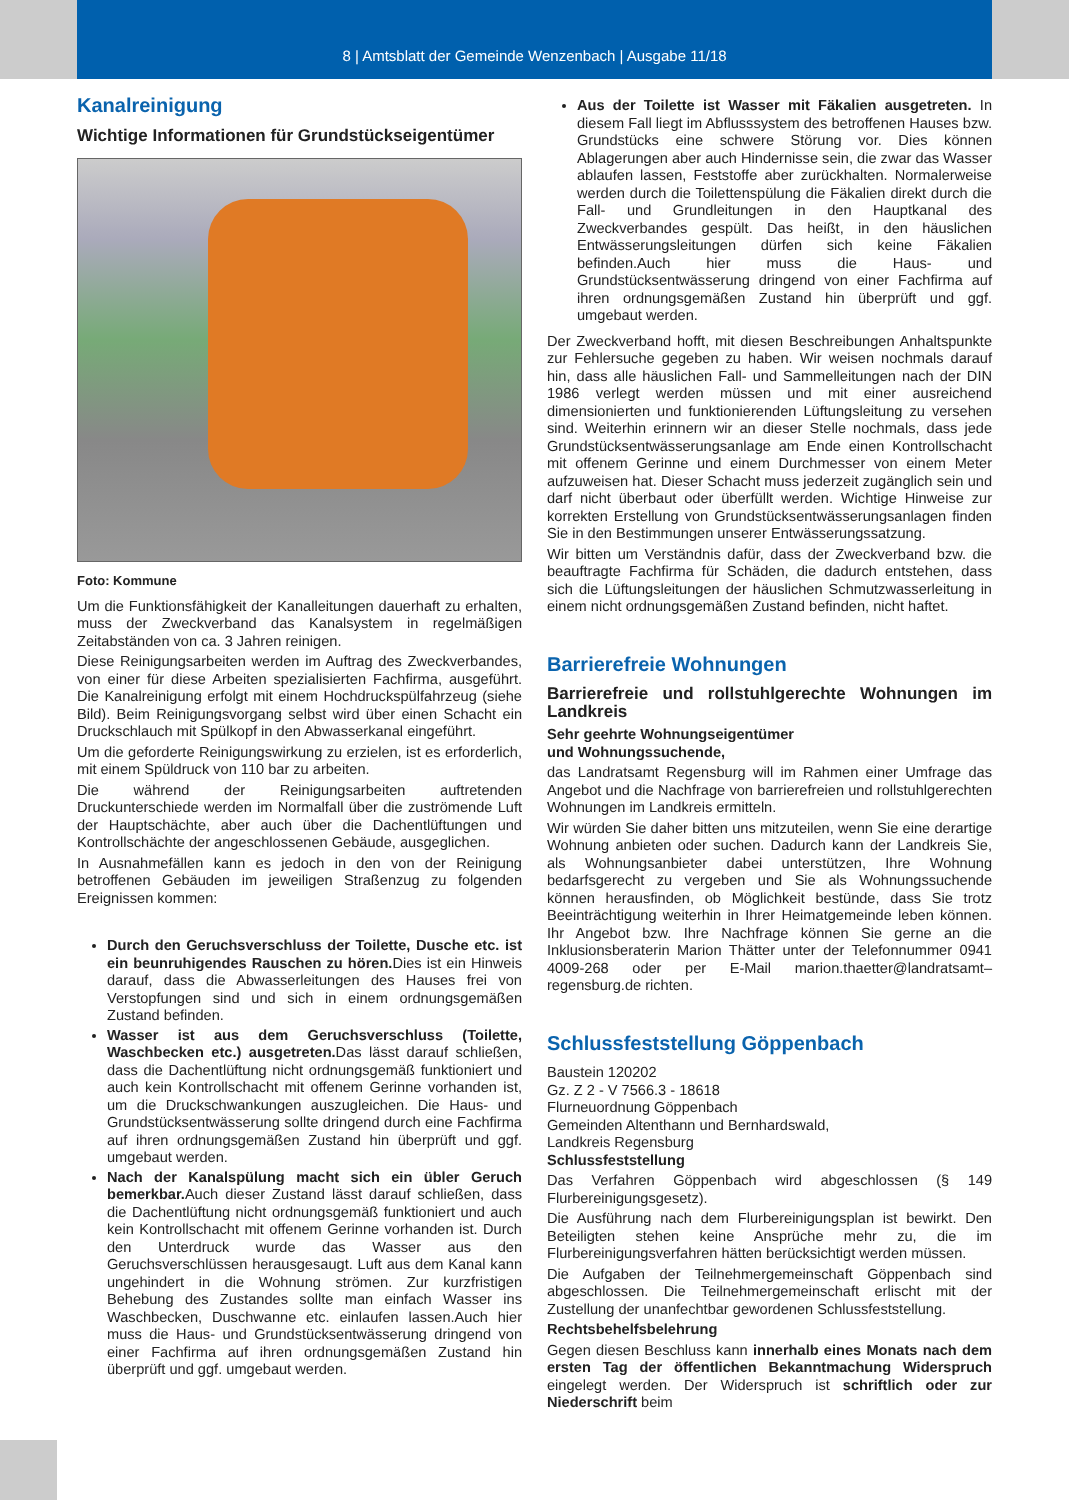8 | Amtsblatt der Gemeinde Wenzenbach | Ausgabe 11/18
Kanalreinigung
Wichtige Informationen für Grundstückseigentümer
Foto: Kommune
Um die Funktionsfähigkeit der Kanalleitungen dauerhaft zu erhalten, muss der Zweckverband das Kanalsystem in regelmäßigen Zeitabständen von ca. 3 Jahren reinigen.
Diese Reinigungsarbeiten werden im Auftrag des Zweckverbandes, von einer für diese Arbeiten spezialisierten Fachfirma, ausgeführt. Die Kanalreinigung erfolgt mit einem Hochdruckspülfahrzeug (siehe Bild). Beim Reinigungsvorgang selbst wird über einen Schacht ein Druckschlauch mit Spülkopf in den Abwasserkanal eingeführt.
Um die geforderte Reinigungswirkung zu erzielen, ist es erforderlich, mit einem Spüldruck von 110 bar zu arbeiten.
Die während der Reinigungsarbeiten auftretenden Druckunterschiede werden im Normalfall über die zuströmende Luft der Hauptschächte, aber auch über die Dachentlüftungen und Kontrollschächte der angeschlossenen Gebäude, ausgeglichen.
In Ausnahmefällen kann es jedoch in den von der Reinigung betroffenen Gebäuden im jeweiligen Straßenzug zu folgenden Ereignissen kommen:
Durch den Geruchsverschluss der Toilette, Dusche etc. ist ein beunruhigendes Rauschen zu hören. Dies ist ein Hinweis darauf, dass die Abwasserleitungen des Hauses frei von Verstopfungen sind und sich in einem ordnungsgemäßen Zustand befinden.
Wasser ist aus dem Geruchsverschluss (Toilette, Waschbecken etc.) ausgetreten. Das lässt darauf schließen, dass die Dachentlüftung nicht ordnungsgemäß funktioniert und auch kein Kontrollschacht mit offenem Gerinne vorhanden ist, um die Druckschwankungen auszugleichen. Die Haus- und Grundstücksentwässerung sollte dringend durch eine Fachfirma auf ihren ordnungsgemäßen Zustand hin überprüft und ggf. umgebaut werden.
Nach der Kanalspülung macht sich ein übler Geruch bemerkbar. Auch dieser Zustand lässt darauf schließen, dass die Dachentlüftung nicht ordnungsgemäß funktioniert und auch kein Kontrollschacht mit offenem Gerinne vorhanden ist. Durch den Unterdruck wurde das Wasser aus den Geruchsverschlüssen herausgesaugt. Luft aus dem Kanal kann ungehindert in die Wohnung strömen. Zur kurzfristigen Behebung des Zustandes sollte man einfach Wasser ins Waschbecken, Duschwanne etc. einlaufen lassen.Auch hier muss die Haus- und Grundstücksentwässerung dringend von einer Fachfirma auf ihren ordnungsgemäßen Zustand hin überprüft und ggf. umgebaut werden.
Aus der Toilette ist Wasser mit Fäkalien ausgetreten. In diesem Fall liegt im Abflusssystem des betroffenen Hauses bzw. Grundstücks eine schwere Störung vor. Dies können Ablagerungen aber auch Hindernisse sein, die zwar das Wasser ablaufen lassen, Feststoffe aber zurückhalten. Normalerweise werden durch die Toilettenspülung die Fäkalien direkt durch die Fall- und Grundleitungen in den Hauptkanal des Zweckverbandes gespült. Das heißt, in den häuslichen Entwässerungsleitungen dürfen sich keine Fäkalien befinden.Auch hier muss die Haus- und Grundstücksentwässerung dringend von einer Fachfirma auf ihren ordnungsgemäßen Zustand hin überprüft und ggf. umgebaut werden.
Der Zweckverband hofft, mit diesen Beschreibungen Anhaltspunkte zur Fehlersuche gegeben zu haben. Wir weisen nochmals darauf hin, dass alle häuslichen Fall- und Sammelleitungen nach der DIN 1986 verlegt werden müssen und mit einer ausreichend dimensionierten und funktionierenden Lüftungsleitung zu versehen sind. Weiterhin erinnern wir an dieser Stelle nochmals, dass jede Grundstücksentwässerungsanlage am Ende einen Kontrollschacht mit offenem Gerinne und einem Durchmesser von einem Meter aufzuweisen hat. Dieser Schacht muss jederzeit zugänglich sein und darf nicht überbaut oder überfüllt werden. Wichtige Hinweise zur korrekten Erstellung von Grundstücksentwässerungsanlagen finden Sie in den Bestimmungen unserer Entwässerungssatzung.
Wir bitten um Verständnis dafür, dass der Zweckverband bzw. die beauftragte Fachfirma für Schäden, die dadurch entstehen, dass sich die Lüftungsleitungen der häuslichen Schmutzwasserleitung in einem nicht ordnungsgemäßen Zustand befinden, nicht haftet.
Barrierefreie Wohnungen
Barrierefreie und rollstuhlgerechte Wohnungen im Landkreis
Sehr geehrte Wohnungseigentümer
und Wohnungssuchende,
das Landratsamt Regensburg will im Rahmen einer Umfrage das Angebot und die Nachfrage von barrierefreien und rollstuhlgerechten Wohnungen im Landkreis ermitteln.
Wir würden Sie daher bitten uns mitzuteilen, wenn Sie eine derartige Wohnung anbieten oder suchen. Dadurch kann der Landkreis Sie, als Wohnungsanbieter dabei unterstützen, Ihre Wohnung bedarfsgerecht zu vergeben und Sie als Wohnungssuchende können herausfinden, ob Möglichkeit bestünde, dass Sie trotz Beeinträchtigung weiterhin in Ihrer Heimatgemeinde leben können. Ihr Angebot bzw. Ihre Nachfrage können Sie gerne an die Inklusionsberaterin Marion Thätter unter der Telefonnummer 0941 4009-268 oder per E-Mail marion.thaetter@landratsamt–regensburg.de richten.
Schlussfeststellung Göppenbach
Baustein 120202
Gz. Z 2 - V 7566.3 - 18618
Flurneuordnung Göppenbach
Gemeinden Altenthann und Bernhardswald,
Landkreis Regensburg
Schlussfeststellung
Das Verfahren Göppenbach wird abgeschlossen (§ 149 Flurbereinigungsgesetz).
Die Ausführung nach dem Flurbereinigungsplan ist bewirkt. Den Beteiligten stehen keine Ansprüche mehr zu, die im Flurbereinigungsverfahren hätten berücksichtigt werden müssen.
Die Aufgaben der Teilnehmergemeinschaft Göppenbach sind abgeschlossen. Die Teilnehmergemeinschaft erlischt mit der Zustellung der unanfechtbar gewordenen Schlussfeststellung.
Rechtsbehelfsbelehrung
Gegen diesen Beschluss kann innerhalb eines Monats nach dem ersten Tag der öffentlichen Bekanntmachung Widerspruch eingelegt werden. Der Widerspruch ist schriftlich oder zur Niederschrift beim